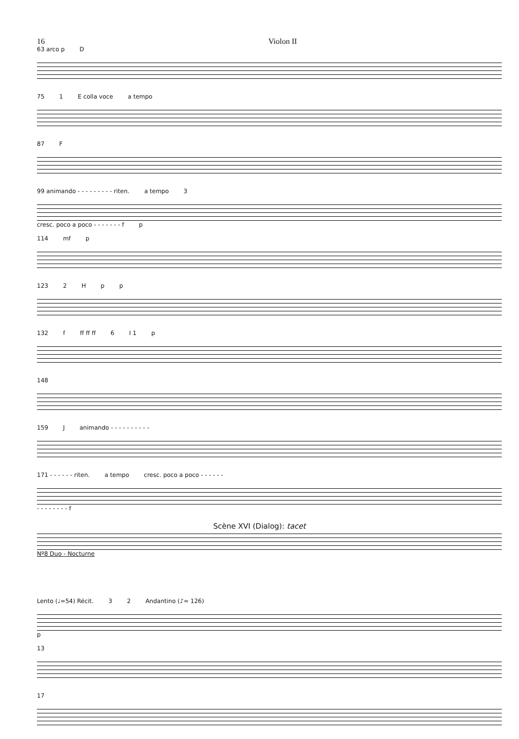16 Violon II
63 arco p D
75 1 E colla voce a tempo
87 F
99 animando - - - - - - - - - riten. a tempo 3
cresc. poco a poco - - - - - - - f p
114 mf p
123 2 Hpp
132 f ff ff ff 6 I 1 p
148
159 J animando - - - - - - - - - -
171 - - - - - - riten. a tempo cresc. poco a poco - - - - - -
- - - - - - - - f
Scène XVI (Dialog): tacet
Nº8 Duo - Nocturne
Lento (♩=54) Récit. 3 2 Andantino (♪= 126)
p
13
17